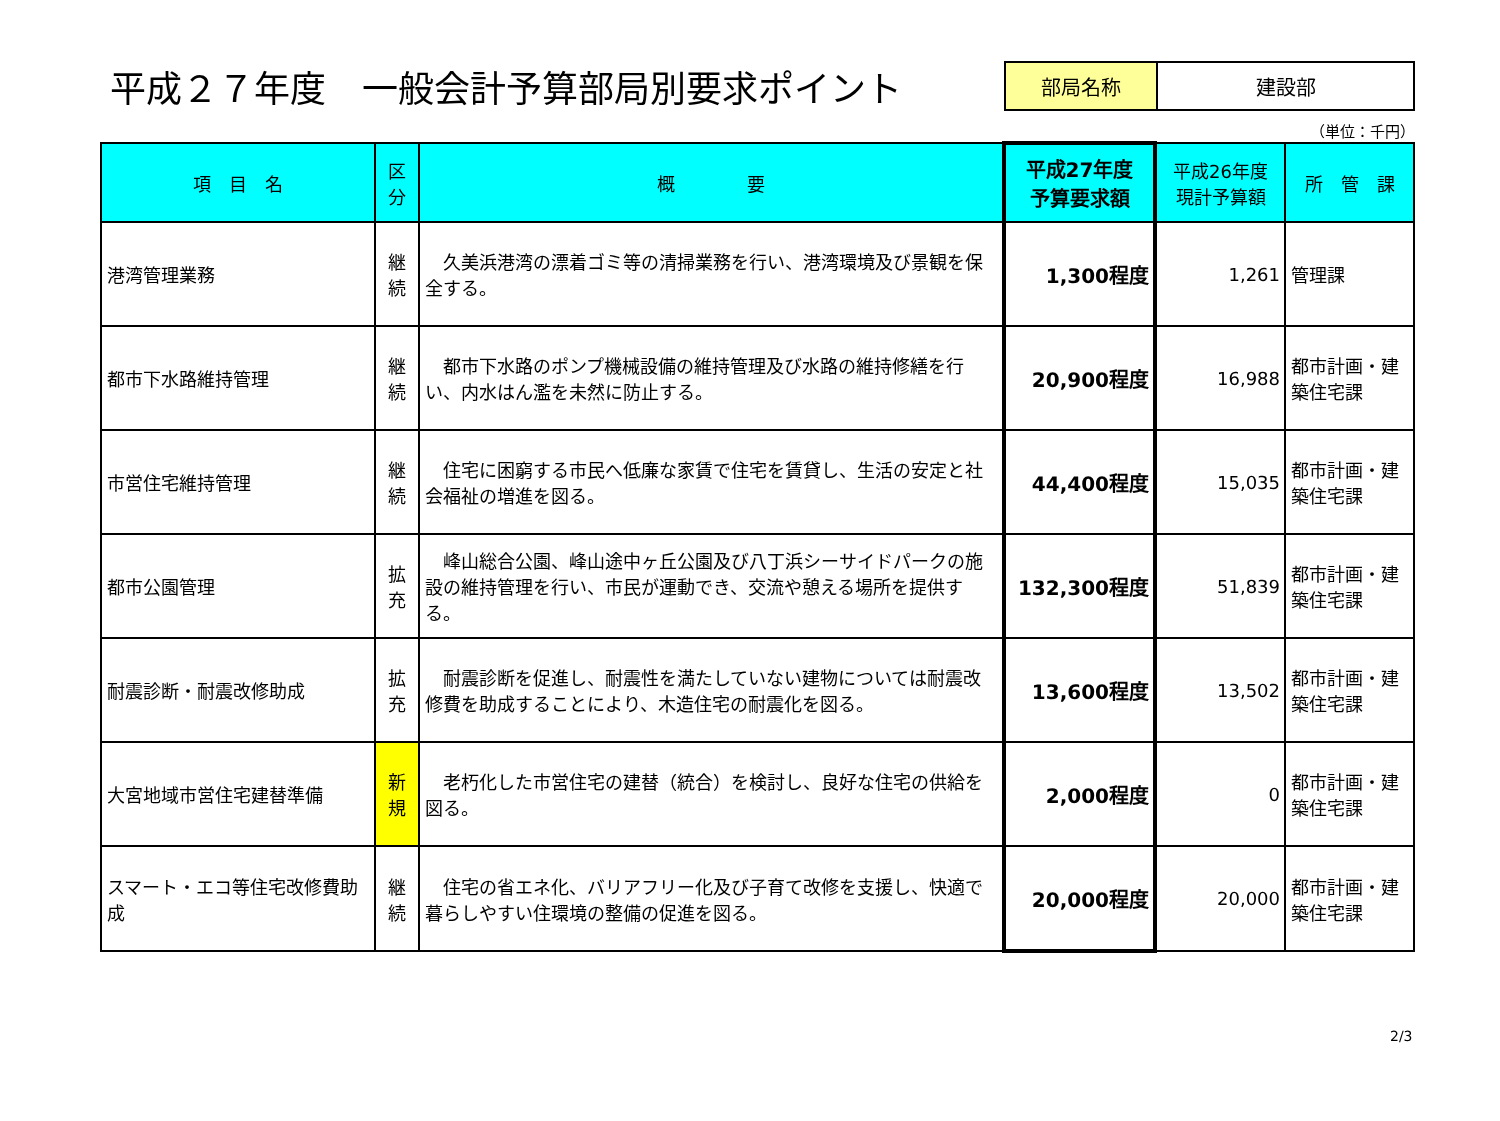平成２７年度　一般会計予算部局別要求ポイント
部局名称 建設部
（単位：千円）
| 項 目 名 | 区 分 | 概 要 | 平成27年度 予算要求額 | 平成26年度 現計予算額 | 所 管 課 |
| --- | --- | --- | --- | --- | --- |
| 港湾管理業務 | 継 続 | 久美浜港湾の漂着ゴミ等の清掃業務を行い、港湾環境及び景観を保全する。 | 1,300程度 | 1,261 | 管理課 |
| 都市下水路維持管理 | 継 続 | 都市下水路のポンプ機械設備の維持管理及び水路の維持修繕を行い、内水はん濫を未然に防止する。 | 20,900程度 | 16,988 | 都市計画・建築住宅課 |
| 市営住宅維持管理 | 継 続 | 住宅に困窮する市民へ低廉な家賃で住宅を賃貸し、生活の安定と社会福祉の増進を図る。 | 44,400程度 | 15,035 | 都市計画・建築住宅課 |
| 都市公園管理 | 拡 充 | 峰山総合公園、峰山途中ヶ丘公園及び八丁浜シーサイドパークの施設の維持管理を行い、市民が運動でき、交流や憩える場所を提供する。 | 132,300程度 | 51,839 | 都市計画・建築住宅課 |
| 耐震診断・耐震改修助成 | 拡 充 | 耐震診断を促進し、耐震性を満たしていない建物については耐震改修費を助成することにより、木造住宅の耐震化を図る。 | 13,600程度 | 13,502 | 都市計画・建築住宅課 |
| 大宮地域市営住宅建替準備 | 新 規 | 老朽化した市営住宅の建替（統合）を検討し、良好な住宅の供給を図る。 | 2,000程度 | 0 | 都市計画・建築住宅課 |
| スマート・エコ等住宅改修費助成 | 継 続 | 住宅の省エネ化、バリアフリー化及び子育て改修を支援し、快適で暮らしやすい住環境の整備の促進を図る。 | 20,000程度 | 20,000 | 都市計画・建築住宅課 |
2/3